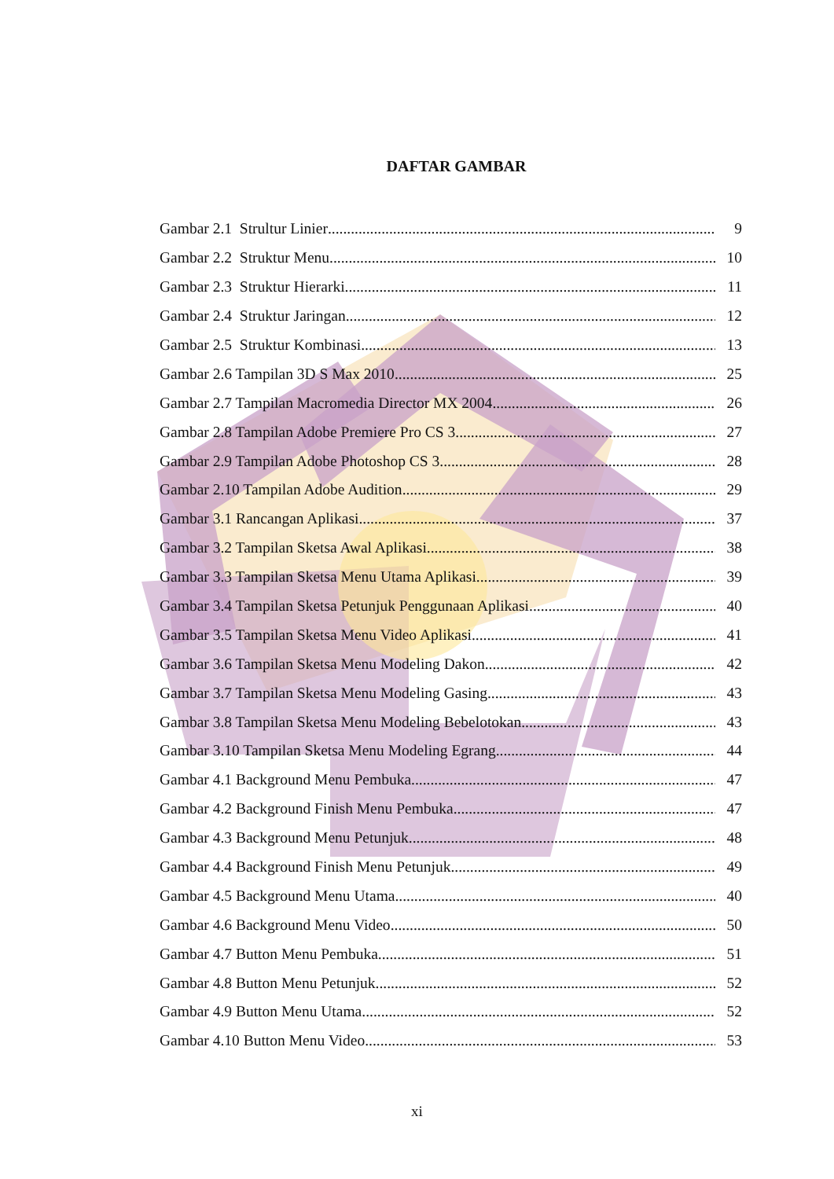DAFTAR GAMBAR
Gambar 2.1 Strultur Linier 9
Gambar 2.2 Struktur Menu 10
Gambar 2.3 Struktur Hierarki 11
Gambar 2.4 Struktur Jaringan 12
Gambar 2.5 Struktur Kombinasi 13
Gambar 2.6 Tampilan 3D S Max 2010 25
Gambar 2.7 Tampilan Macromedia Director MX 2004 26
Gambar 2.8 Tampilan Adobe Premiere Pro CS 3 27
Gambar 2.9 Tampilan Adobe Photoshop CS 3 28
Gambar 2.10 Tampilan Adobe Audition 29
Gambar 3.1 Rancangan Aplikasi 37
Gambar 3.2 Tampilan Sketsa Awal Aplikasi 38
Gambar 3.3 Tampilan Sketsa Menu Utama Aplikasi 39
Gambar 3.4 Tampilan Sketsa Petunjuk Penggunaan Aplikasi 40
Gambar 3.5 Tampilan Sketsa Menu Video Aplikasi 41
Gambar 3.6 Tampilan Sketsa Menu Modeling Dakon 42
Gambar 3.7 Tampilan Sketsa Menu Modeling Gasing 43
Gambar 3.8 Tampilan Sketsa Menu Modeling Bebelotokan 43
Gambar 3.10 Tampilan Sketsa Menu Modeling Egrang 44
Gambar 4.1 Background Menu Pembuka 47
Gambar 4.2 Background Finish Menu Pembuka 47
Gambar 4.3 Background Menu Petunjuk 48
Gambar 4.4 Background Finish Menu Petunjuk 49
Gambar 4.5 Background Menu Utama 40
Gambar 4.6 Background Menu Video 50
Gambar 4.7 Button Menu Pembuka 51
Gambar 4.8 Button Menu Petunjuk 52
Gambar 4.9 Button Menu Utama 52
Gambar 4.10 Button Menu Video 53
xi